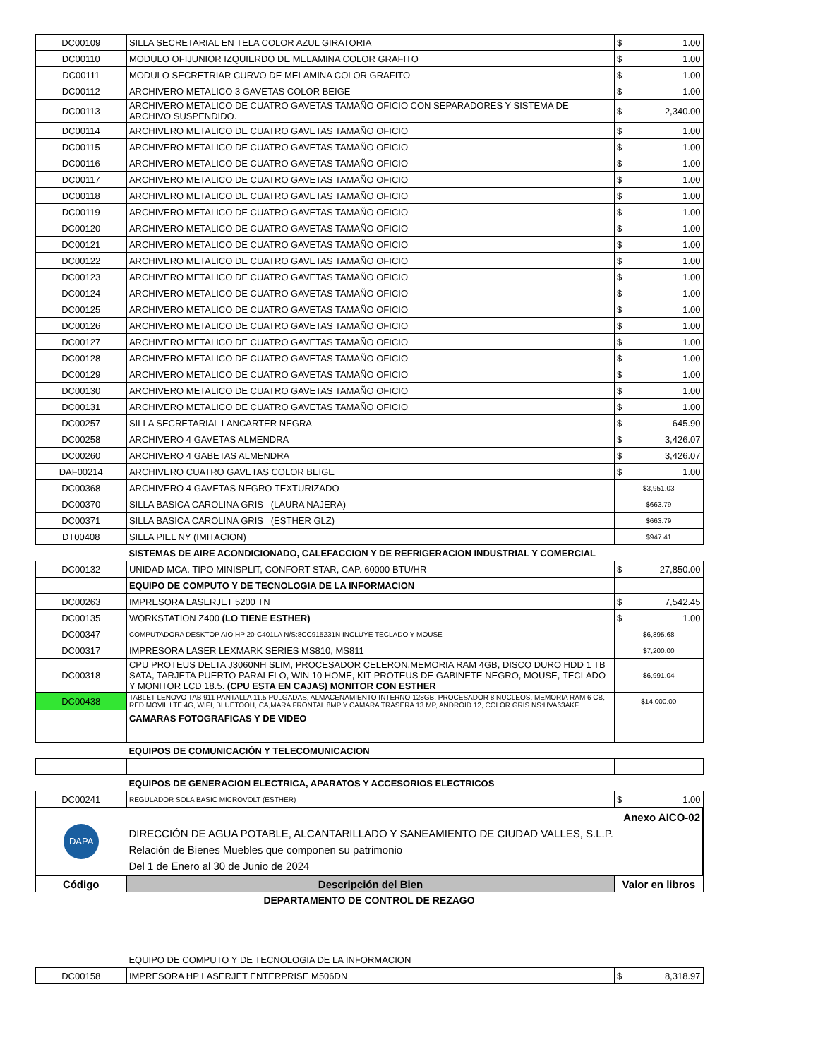| DC00109 | SILLA SECRETARIAL EN TELA COLOR AZUL GIRATORIA | $ 1.00 |
| DC00110 | MODULO OFIJUNIOR IZQUIERDO DE MELAMINA COLOR GRAFITO | $ 1.00 |
| DC00111 | MODULO SECRETRIAR CURVO DE MELAMINA COLOR GRAFITO | $ 1.00 |
| DC00112 | ARCHIVERO METALICO 3 GAVETAS COLOR BEIGE | $ 1.00 |
| DC00113 | ARCHIVERO METALICO DE CUATRO GAVETAS TAMAÑO OFICIO CON SEPARADORES Y SISTEMA DE ARCHIVO SUSPENDIDO. | $ 2,340.00 |
| DC00114 | ARCHIVERO METALICO DE CUATRO GAVETAS TAMAÑO OFICIO | $ 1.00 |
| DC00115 | ARCHIVERO METALICO DE CUATRO GAVETAS TAMAÑO OFICIO | $ 1.00 |
| DC00116 | ARCHIVERO METALICO DE CUATRO GAVETAS TAMAÑO OFICIO | $ 1.00 |
| DC00117 | ARCHIVERO METALICO DE CUATRO GAVETAS TAMAÑO OFICIO | $ 1.00 |
| DC00118 | ARCHIVERO METALICO DE CUATRO GAVETAS TAMAÑO OFICIO | $ 1.00 |
| DC00119 | ARCHIVERO METALICO DE CUATRO GAVETAS TAMAÑO OFICIO | $ 1.00 |
| DC00120 | ARCHIVERO METALICO DE CUATRO GAVETAS TAMAÑO OFICIO | $ 1.00 |
| DC00121 | ARCHIVERO METALICO DE CUATRO GAVETAS TAMAÑO OFICIO | $ 1.00 |
| DC00122 | ARCHIVERO METALICO DE CUATRO GAVETAS TAMAÑO OFICIO | $ 1.00 |
| DC00123 | ARCHIVERO METALICO DE CUATRO GAVETAS TAMAÑO OFICIO | $ 1.00 |
| DC00124 | ARCHIVERO METALICO DE CUATRO GAVETAS TAMAÑO OFICIO | $ 1.00 |
| DC00125 | ARCHIVERO METALICO DE CUATRO GAVETAS TAMAÑO OFICIO | $ 1.00 |
| DC00126 | ARCHIVERO METALICO DE CUATRO GAVETAS TAMAÑO OFICIO | $ 1.00 |
| DC00127 | ARCHIVERO METALICO DE CUATRO GAVETAS TAMAÑO OFICIO | $ 1.00 |
| DC00128 | ARCHIVERO METALICO DE CUATRO GAVETAS TAMAÑO OFICIO | $ 1.00 |
| DC00129 | ARCHIVERO METALICO DE CUATRO GAVETAS TAMAÑO OFICIO | $ 1.00 |
| DC00130 | ARCHIVERO METALICO DE CUATRO GAVETAS TAMAÑO OFICIO | $ 1.00 |
| DC00131 | ARCHIVERO METALICO DE CUATRO GAVETAS TAMAÑO OFICIO | $ 1.00 |
| DC00257 | SILLA SECRETARIAL LANCARTER NEGRA | $ 645.90 |
| DC00258 | ARCHIVERO 4 GAVETAS ALMENDRA | $ 3,426.07 |
| DC00260 | ARCHIVERO 4 GABETAS ALMENDRA | $ 3,426.07 |
| DAF00214 | ARCHIVERO CUATRO GAVETAS COLOR BEIGE | $ 1.00 |
| DC00368 | ARCHIVERO 4 GAVETAS NEGRO TEXTURIZADO | $3,951.03 |
| DC00370 | SILLA BASICA CAROLINA GRIS (LAURA NAJERA) | $663.79 |
| DC00371 | SILLA BASICA CAROLINA GRIS (ESTHER GLZ) | $663.79 |
| DT00408 | SILLA PIEL NY (IMITACION) | $947.41 |
| | SISTEMAS DE AIRE ACONDICIONADO, CALEFACCION Y DE REFRIGERACION INDUSTRIAL Y COMERCIAL | |
| DC00132 | UNIDAD MCA. TIPO MINISPLIT, CONFORT STAR, CAP. 60000 BTU/HR | $ 27,850.00 |
| | EQUIPO DE COMPUTO Y DE TECNOLOGIA DE LA INFORMACION | |
| DC00263 | IMPRESORA LASERJET 5200 TN | $ 7,542.45 |
| DC00135 | WORKSTATION Z400 (LO TIENE ESTHER) | $ 1.00 |
| DC00347 | COMPUTADORA DESKTOP AIO HP 20-C401LA N/S:8CC915231N INCLUYE TECLADO Y MOUSE | $6,895.68 |
| DC00317 | IMPRESORA LASER LEXMARK SERIES MS810, MS811 | $7,200.00 |
| DC00318 | CPU PROTEUS DELTA J3060NH SLIM, PROCESADOR CELERON,MEMORIA RAM 4GB, DISCO DURO HDD 1 TB SATA, TARJETA PUERTO PARALELO, WIN 10 HOME, KIT PROTEUS DE GABINETE NEGRO, MOUSE, TECLADO Y MONITOR LCD 18.5. (CPU ESTA EN CAJAS) MONITOR CON ESTHER | $6,991.04 |
| DC00438 | TABLET LENOVO TAB 911 PANTALLA 11.5 PULGADAS, ALMACENAMIENTO INTERNO 128GB, PROCESADOR 8 NUCLEOS, MEMORIA RAM 6 CB, RED MOVIL LTE 4G, WIFI, BLUETOOH, CA,MARA FRONTAL 8MP Y CAMARA TRASERA 13 MP, ANDROID 12, COLOR GRIS NS:HVA63AKF. | $14,000.00 |
| | CAMARAS FOTOGRAFICAS Y DE VIDEO | |
| | EQUIPOS DE COMUNICACIÓN Y TELECOMUNICACION | |
| | EQUIPOS DE GENERACION ELECTRICA, APARATOS Y ACCESORIOS ELECTRICOS | |
| DC00241 | REGULADOR SOLA BASIC MICROVOLT (ESTHER) | $ 1.00 |
| DAPA | Anexo AICO-02 DIRECCIÓN DE AGUA POTABLE, ALCANTARILLADO Y SANEAMIENTO DE CIUDAD VALLES, S.L.P. Relación de Bienes Muebles que componen su patrimonio Del 1 de Enero al 30 de Junio de 2024 | |
| Código | Descripción del Bien | Valor en libros |
| DEPARTAMENTO DE CONTROL DE REZAGO | | |
| | EQUIPO DE COMPUTO Y DE TECNOLOGIA DE LA INFORMACION | |
| DC00158 | IMPRESORA HP LASERJET ENTERPRISE M506DN | $ 8,318.97 |